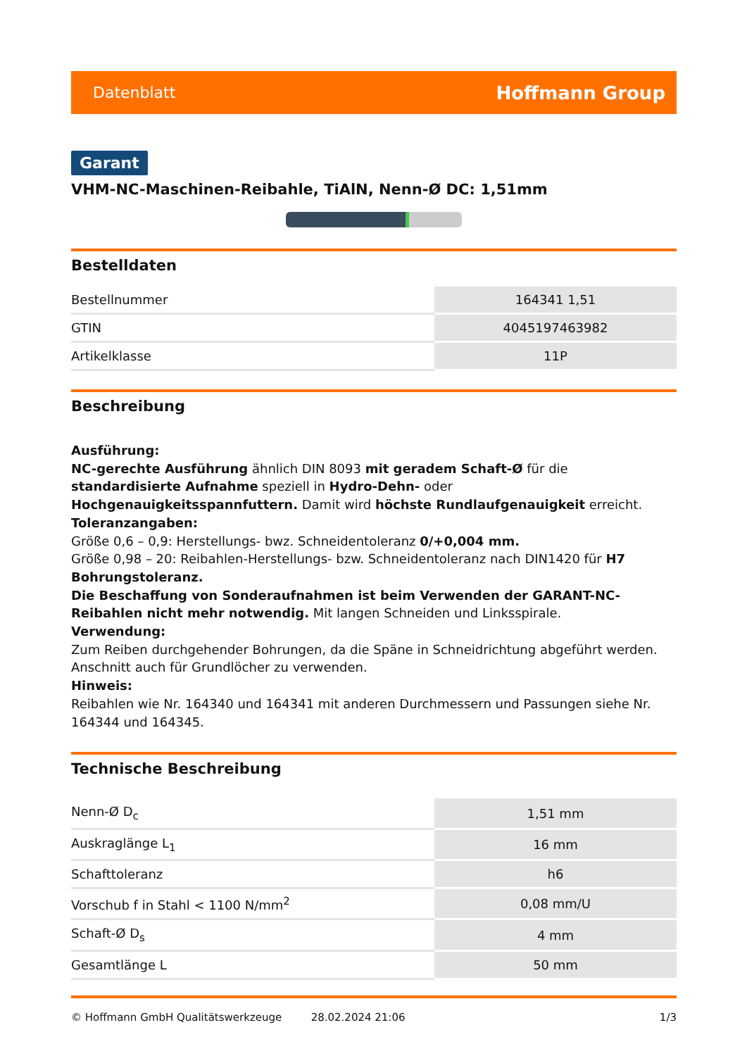Datenblatt Hoffmann Group
Garant
VHM-NC-Maschinen-Reibahle, TiAlN, Nenn-Ø DC: 1,51mm
Bestelldaten
| Bestellnummer | 164341 1,51 |
| GTIN | 4045197463982 |
| Artikelklasse | 11P |
Beschreibung
Ausführung:
NC-gerechte Ausführung ähnlich DIN 8093 mit geradem Schaft-Ø für die standardisierte Aufnahme speziell in Hydro-Dehn- oder Hochgenauigkeitsspannfuttern. Damit wird höchste Rundlaufgenauigkeit erreicht.
Toleranzangaben:
Größe 0,6 – 0,9: Herstellungs- bwz. Schneidentoleranz 0/+0,004 mm.
Größe 0,98 – 20: Reibahlen-Herstellungs- bzw. Schneidentoleranz nach DIN1420 für H7 Bohrungstoleranz.
Die Beschaffung von Sonderaufnahmen ist beim Verwenden der GARANT-NC-Reibahlen nicht mehr notwendig. Mit langen Schneiden und Linksspirale.
Verwendung:
Zum Reiben durchgehender Bohrungen, da die Späne in Schneidrichtung abgeführt werden. Anschnitt auch für Grundlöcher zu verwenden.
Hinweis:
Reibahlen wie Nr. 164340 und 164341 mit anderen Durchmessern und Passungen siehe Nr. 164344 und 164345.
Technische Beschreibung
| Nenn-Ø D<sub>c</sub> | 1,51 mm |
| Auskraglänge L<sub>1</sub> | 16 mm |
| Schafttoleranz | h6 |
| Vorschub f in Stahl < 1100 N/mm<sup>2</sup> | 0,08 mm/U |
| Schaft-Ø D<sub>s</sub> | 4 mm |
| Gesamtlänge L | 50 mm |
© Hoffmann GmbH Qualitätswerkzeuge 28.02.2024 21:06 1/3